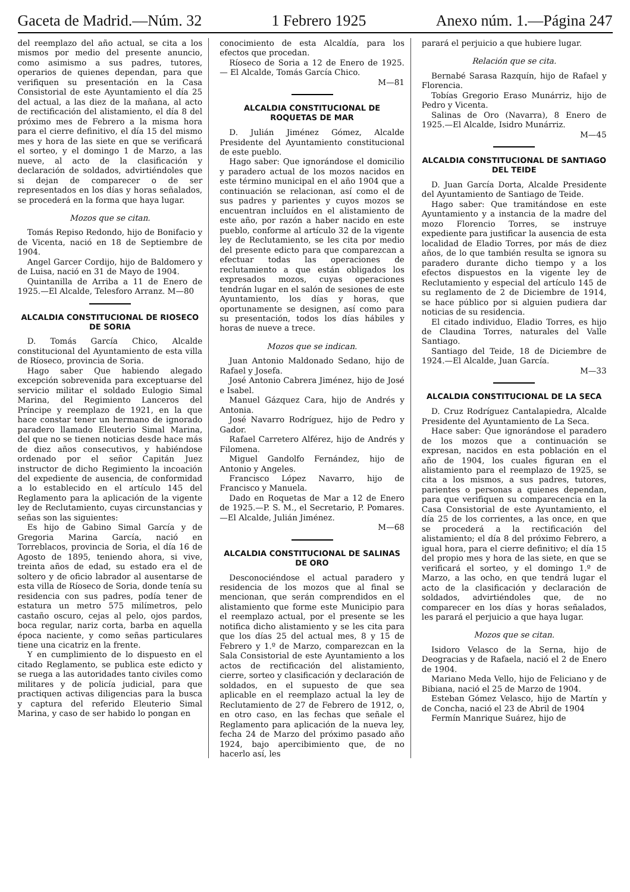Gaceta de Madrid.—Núm. 32 1 Febrero 1925 Anexo núm. 1.—Página 247
del reemplazo del año actual, se cita a los mismos por medio del presente anuncio, como asimismo a sus padres, tutores, operarios de quienes dependan, para que verifiquen su presentación en la Casa Consistorial de este Ayuntamiento el día 25 del actual, a las diez de la mañana, al acto de rectificación del alistamiento, el día 8 del próximo mes de Febrero a la misma hora para el cierre definitivo, el día 15 del mismo mes y hora de las siete en que se verificará el sorteo, y el domingo 1 de Marzo, a las nueve, al acto de la clasificación y declaración de soldados, advirtiéndoles que si dejan de comparecer o de ser representados en los días y horas señalados, se procederá en la forma que haya lugar.
Mozos que se citan.
Tomás Repiso Redondo, hijo de Bonifacio y de Vicenta, nació en 18 de Septiembre de 1904.
Angel Garcer Cordijo, hijo de Baldomero y de Luisa, nació en 31 de Mayo de 1904.
Quintanilla de Arriba a 11 de Enero de 1925.—El Alcalde, Telesforo Arranz. M—80
ALCALDIA CONSTITUCIONAL DE RIOSECO DE SORIA
D. Tomás García Chico, Alcalde constitucional del Ayuntamiento de esta villa de Ríoseco, provincia de Soria.
Hago saber Que habiendo alegado excepción sobrevenida para exceptuarse del servicio militar el soldado Eulogio Simal Marina, del Regimiento Lanceros del Príncipe y reemplazo de 1921, en la que hace constar tener un hermano de ignorado paradero llamado Eleuterio Simal Marina, del que no se tienen noticias desde hace más de diez años consecutivos, y habiéndose ordenado por el señor Capitán Juez instructor de dicho Regimiento la incoación del expediente de ausencia, de conformidad a lo establecido en el artículo 145 del Reglamento para la aplicación de la vigente ley de Reclutamiento, cuyas circunstancias y señas son las siguientes:
Es hijo de Gabino Simal García y de Gregoria Marina García, nació en Torreblacos, provincia de Soria, el día 16 de Agosto de 1895, teniendo ahora, si vive, treinta años de edad, su estado era el de soltero y de oficio labrador al ausentarse de esta villa de Ríoseco de Soria, donde tenía su residencia con sus padres, podía tener de estatura un metro 575 milímetros, pelo castaño oscuro, cejas al pelo, ojos pardos, boca regular, nariz corta, barba en aquella época naciente, y como señas particulares tiene una cicatriz en la frente.
Y en cumplimiento de lo dispuesto en el citado Reglamento, se publica este edicto y se ruega a las autoridades tanto civiles como militares y de policía judicial, para que practiquen activas diligencias para la busca y captura del referido Eleuterio Simal Marina, y caso de ser habido lo pongan en
conocimiento de esta Alcaldía, para los efectos que procedan.
Ríoseco de Soria a 12 de Enero de 1925. — El Alcalde, Tomás García Chico.
M—81
ALCALDIA CONSTITUCIONAL DE ROQUETAS DE MAR
D. Julián Jiménez Gómez, Alcalde Presidente del Ayuntamiento constitucional de este pueblo.
Hago saber: Que ignorándose el domicilio y paradero actual de los mozos nacidos en este término municipal en el año 1904 que a continuación se relacionan, así como el de sus padres y parientes y cuyos mozos se encuentran incluídos en el alistamiento de este año, por razón a haber nacido en este pueblo, conforme al artículo 32 de la vigente ley de Reclutamiento, se les cita por medio del presente edicto para que comparezcan a efectuar todas las operaciones de reclutamiento a que están obligados los expresados mozos, cuyas operaciones tendrán lugar en el salón de sesiones de este Ayuntamiento, los días y horas, que oportunamente se designen, así como para su presentación, todos los días hábiles y horas de nueve a trece.
Mozos que se indican.
Juan Antonio Maldonado Sedano, hijo de Rafael y Josefa.
José Antonio Cabrera Jiménez, hijo de José e Isabel.
Manuel Gázquez Cara, hijo de Andrés y Antonia.
José Navarro Rodríguez, hijo de Pedro y Gador.
Rafael Carretero Alférez, hijo de Andrés y Filomena.
Miguel Gandolfo Fernández, hijo de Antonio y Angeles.
Francisco López Navarro, hijo de Francisco y Manuela.
Dado en Roquetas de Mar a 12 de Enero de 1925.—P. S. M., el Secretario, P. Pomares.—El Alcalde, Julián Jiménez.
M—68
ALCALDIA CONSTITUCIONAL DE SALINAS DE ORO
Desconociéndose el actual paradero y residencia de los mozos que al final se mencionan, que serán comprendidos en el alistamiento que forme este Municipio para el reemplazo actual, por el presente se les notifica dicho alistamiento y se les cita para que los días 25 del actual mes, 8 y 15 de Febrero y 1.º de Marzo, comparezcan en la Sala Consistorial de este Ayuntamiento a los actos de rectificación del alistamiento, cierre, sorteo y clasificación y declaración de soldados, en el supuesto de que sea aplicable en el reemplazo actual la ley de Reclutamiento de 27 de Febrero de 1912, o, en otro caso, en las fechas que señale el Reglamento para aplicación de la nueva ley, fecha 24 de Marzo del próximo pasado año 1924, bajo apercibimiento que, de no hacerlo así, les
parará el perjuicio a que hubiere lugar.
Relación que se cita.
Bernabé Sarasa Razquín, hijo de Rafael y Florencia.
Tobías Gregorio Eraso Munárriz, hijo de Pedro y Vicenta.
Salinas de Oro (Navarra), 8 Enero de 1925.—El Alcalde, Isidro Munárriz.
M—45
ALCALDIA CONSTITUCIONAL DE SANTIAGO DEL TEIDE
D. Juan García Dorta, Alcalde Presidente del Ayuntamiento de Santiago de Teide.
Hago saber: Que tramitándose en este Ayuntamiento y a instancia de la madre del mozo Florencio Torres, se instruye expediente para justificar la ausencia de esta localidad de Eladio Torres, por más de diez años, de lo que también resulta se ignora su paradero durante dicho tiempo y a los efectos dispuestos en la vigente ley de Reclutamiento y especial del artículo 145 de su reglamento de 2 de Diciembre de 1914, se hace público por si alguien pudiera dar noticias de su residencia.
El citado individuo, Eladio Torres, es hijo de Claudina Torres, naturales del Valle Santiago.
Santiago del Teide, 18 de Diciembre de 1924.—El Alcalde, Juan García.
M—33
ALCALDIA CONSTITUCIONAL DE LA SECA
D. Cruz Rodríguez Cantalapiedra, Alcalde Presidente del Ayuntamiento de La Seca.
Hace saber: Que ignorándose el paradero de los mozos que a continuación se expresan, nacidos en esta población en el año de 1904, los cuales figuran en el alistamiento para el reemplazo de 1925, se cita a los mismos, a sus padres, tutores, parientes o personas a quienes dependan, para que verifiquen su comparecencia en la Casa Consistorial de este Ayuntamiento, el día 25 de los corrientes, a las once, en que se procederá a la rectificación del alistamiento; el día 8 del próximo Febrero, a igual hora, para el cierre definitivo; el día 15 del propio mes y hora de las siete, en que se verificará el sorteo, y el domingo 1.º de Marzo, a las ocho, en que tendrá lugar el acto de la clasificación y declaración de soldados, advirtiéndoles que, de no comparecer en los días y horas señalados, les parará el perjuicio a que haya lugar.
Mozos que se citan.
Isidoro Velasco de la Serna, hijo de Deogracias y de Rafaela, nació el 2 de Enero de 1904.
Mariano Meda Vello, hijo de Feliciano y de Bibiana, nació el 25 de Marzo de 1904.
Esteban Gómez Velasco, hijo de Martín y de Concha, nació el 23 de Abril de 1904
Fermín Manrique Suárez, hijo de